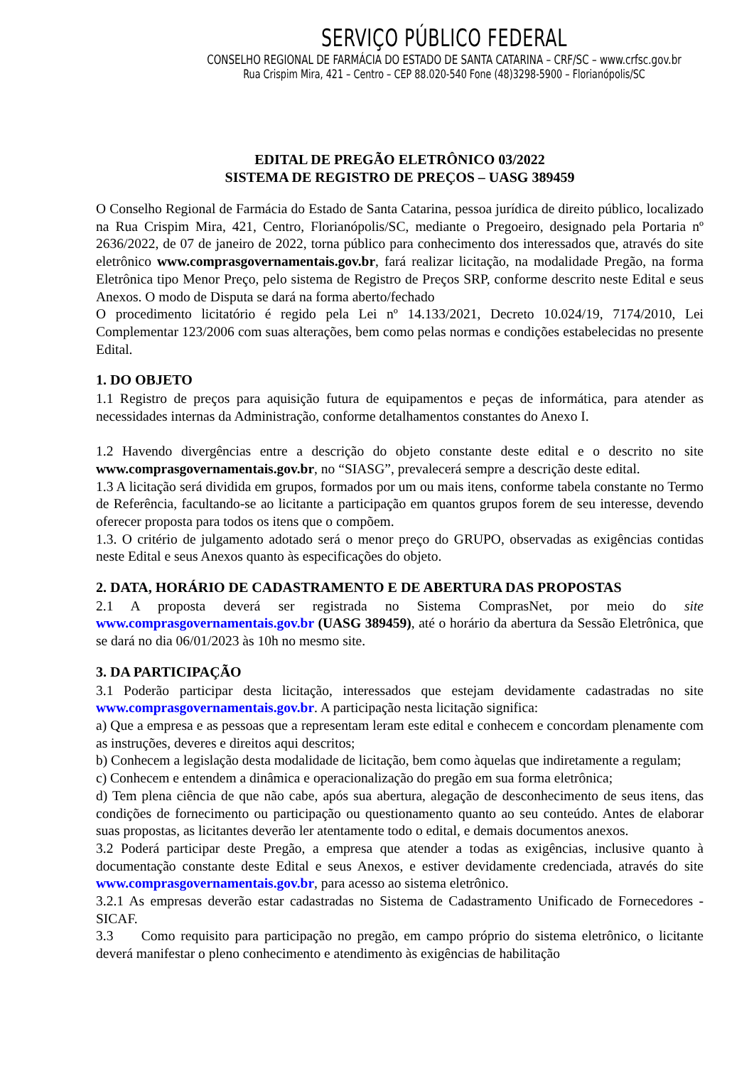SERVIÇO PÚBLICO FEDERAL
CONSELHO REGIONAL DE FARMÁCIA DO ESTADO DE SANTA CATARINA – CRF/SC – www.crfsc.gov.br
Rua Crispim Mira, 421 – Centro – CEP 88.020-540 Fone (48)3298-5900 – Florianópolis/SC
EDITAL DE PREGÃO ELETRÔNICO 03/2022
SISTEMA DE REGISTRO DE PREÇOS – UASG 389459
O Conselho Regional de Farmácia do Estado de Santa Catarina, pessoa jurídica de direito público, localizado na Rua Crispim Mira, 421, Centro, Florianópolis/SC, mediante o Pregoeiro, designado pela Portaria nº 2636/2022, de 07 de janeiro de 2022, torna público para conhecimento dos interessados que, através do site eletrônico www.comprasgovernamentais.gov.br, fará realizar licitação, na modalidade Pregão, na forma Eletrônica tipo Menor Preço, pelo sistema de Registro de Preços SRP, conforme descrito neste Edital e seus Anexos. O modo de Disputa se dará na forma aberto/fechado
O procedimento licitatório é regido pela Lei nº 14.133/2021, Decreto 10.024/19, 7174/2010, Lei Complementar 123/2006 com suas alterações, bem como pelas normas e condições estabelecidas no presente Edital.
1. DO OBJETO
1.1 Registro de preços para aquisição futura de equipamentos e peças de informática, para atender as necessidades internas da Administração, conforme detalhamentos constantes do Anexo I.
1.2 Havendo divergências entre a descrição do objeto constante deste edital e o descrito no site www.comprasgovernamentais.gov.br, no “SIASG”, prevalecerá sempre a descrição deste edital.
1.3 A licitação será dividida em grupos, formados por um ou mais itens, conforme tabela constante no Termo de Referência, facultando-se ao licitante a participação em quantos grupos forem de seu interesse, devendo oferecer proposta para todos os itens que o compõem.
1.3. O critério de julgamento adotado será o menor preço do GRUPO, observadas as exigências contidas neste Edital e seus Anexos quanto às especificações do objeto.
2. DATA, HORÁRIO DE CADASTRAMENTO E DE ABERTURA DAS PROPOSTAS
2.1 A proposta deverá ser registrada no Sistema ComprasNet, por meio do site www.comprasgovernamentais.gov.br (UASG 389459), até o horário da abertura da Sessão Eletrônica, que se dará no dia 06/01/2023 às 10h no mesmo site.
3. DA PARTICIPAÇÃO
3.1 Poderão participar desta licitação, interessados que estejam devidamente cadastradas no site www.comprasgovernamentais.gov.br. A participação nesta licitação significa:
a) Que a empresa e as pessoas que a representam leram este edital e conhecem e concordam plenamente com as instruções, deveres e direitos aqui descritos;
b) Conhecem a legislação desta modalidade de licitação, bem como àquelas que indiretamente a regulam;
c) Conhecem e entendem a dinâmica e operacionalização do pregão em sua forma eletrônica;
d) Tem plena ciência de que não cabe, após sua abertura, alegação de desconhecimento de seus itens, das condições de fornecimento ou participação ou questionamento quanto ao seu conteúdo. Antes de elaborar suas propostas, as licitantes deverão ler atentamente todo o edital, e demais documentos anexos.
3.2 Poderá participar deste Pregão, a empresa que atender a todas as exigências, inclusive quanto à documentação constante deste Edital e seus Anexos, e estiver devidamente credenciada, através do site www.comprasgovernamentais.gov.br, para acesso ao sistema eletrônico.
3.2.1 As empresas deverão estar cadastradas no Sistema de Cadastramento Unificado de Fornecedores - SICAF.
3.3 Como requisito para participação no pregão, em campo próprio do sistema eletrônico, o licitante deverá manifestar o pleno conhecimento e atendimento às exigências de habilitação